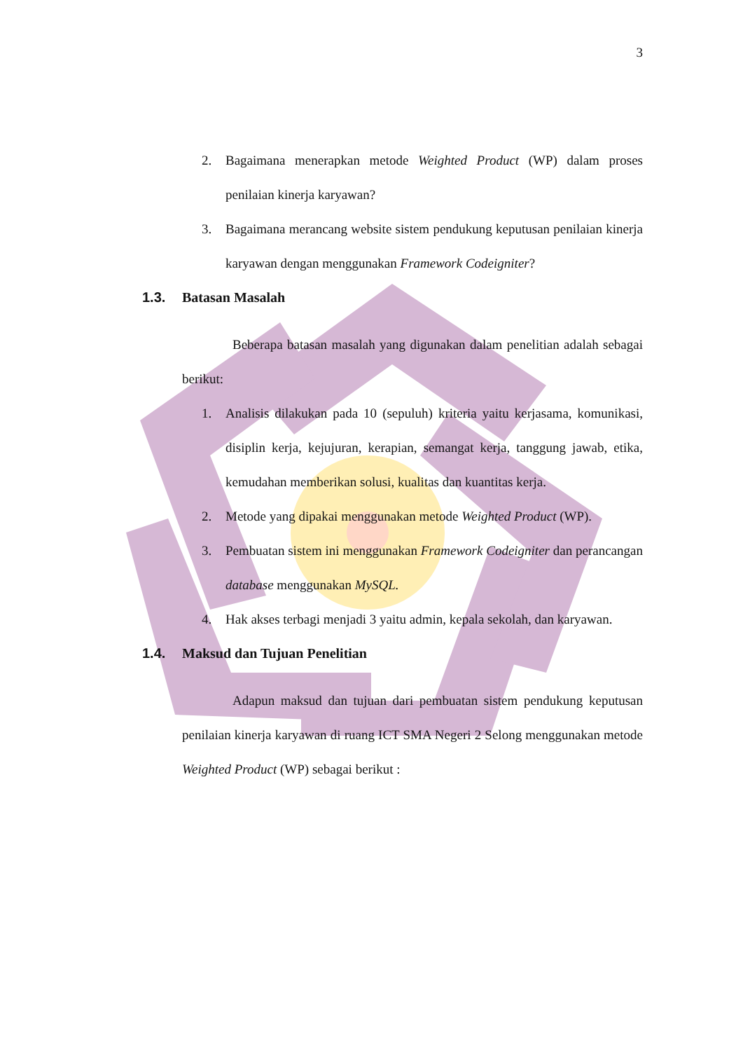3
2. Bagaimana menerapkan metode Weighted Product (WP) dalam proses penilaian kinerja karyawan?
3. Bagaimana merancang website sistem pendukung keputusan penilaian kinerja karyawan dengan menggunakan Framework Codeigniter?
1.3. Batasan Masalah
Beberapa batasan masalah yang digunakan dalam penelitian adalah sebagai berikut:
1. Analisis dilakukan pada 10 (sepuluh) kriteria yaitu kerjasama, komunikasi, disiplin kerja, kejujuran, kerapian, semangat kerja, tanggung jawab, etika, kemudahan memberikan solusi, kualitas dan kuantitas kerja.
2. Metode yang dipakai menggunakan metode Weighted Product (WP).
3. Pembuatan sistem ini menggunakan Framework Codeigniter dan perancangan database menggunakan MySQL.
4. Hak akses terbagi menjadi 3 yaitu admin, kepala sekolah, dan karyawan.
1.4. Maksud dan Tujuan Penelitian
Adapun maksud dan tujuan dari pembuatan sistem pendukung keputusan penilaian kinerja karyawan di ruang ICT SMA Negeri 2 Selong menggunakan metode Weighted Product (WP) sebagai berikut :